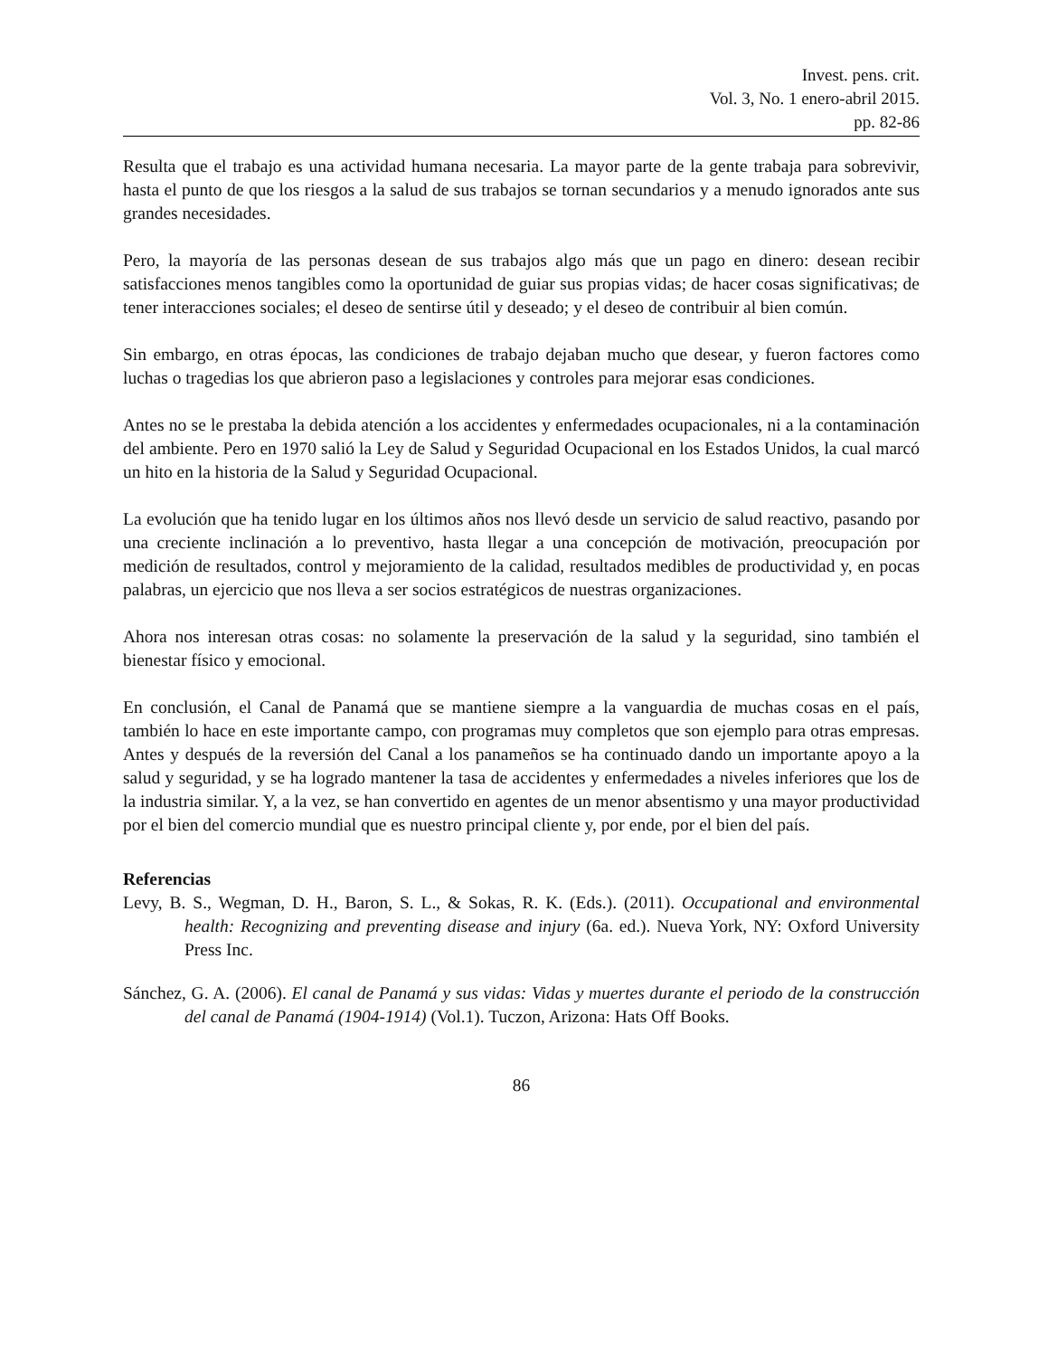Invest. pens. crit.
Vol. 3, No. 1 enero-abril 2015.
pp. 82-86
Resulta que el trabajo es una actividad humana necesaria. La mayor parte de la gente trabaja para sobrevivir, hasta el punto de que los riesgos a la salud de sus trabajos se tornan secundarios y a menudo ignorados ante sus grandes necesidades.
Pero, la mayoría de las personas desean de sus trabajos algo más que un pago en dinero: desean recibir satisfacciones menos tangibles como la oportunidad de guiar sus propias vidas; de hacer cosas significativas; de tener interacciones sociales; el deseo de sentirse útil y deseado; y el deseo de contribuir al bien común.
Sin embargo, en otras épocas, las condiciones de trabajo dejaban mucho que desear, y fueron factores como luchas o tragedias los que abrieron paso a legislaciones y controles para mejorar esas condiciones.
Antes no se le prestaba la debida atención a los accidentes y enfermedades ocupacionales, ni a la contaminación del ambiente. Pero en 1970 salió la Ley de Salud y Seguridad Ocupacional en los Estados Unidos, la cual marcó un hito en la historia de la Salud y Seguridad Ocupacional.
La evolución que ha tenido lugar en los últimos años nos llevó desde un servicio de salud reactivo, pasando por una creciente inclinación a lo preventivo, hasta llegar a una concepción de motivación, preocupación por medición de resultados, control y mejoramiento de la calidad, resultados medibles de productividad y, en pocas palabras, un ejercicio que nos lleva a ser socios estratégicos de nuestras organizaciones.
Ahora nos interesan otras cosas: no solamente la preservación de la salud y la seguridad, sino también el bienestar físico y emocional.
En conclusión, el Canal de Panamá que se mantiene siempre a la vanguardia de muchas cosas en el país, también lo hace en este importante campo, con programas muy completos que son ejemplo para otras empresas. Antes y después de la reversión del Canal a los panameños se ha continuado dando un importante apoyo a la salud y seguridad, y se ha logrado mantener la tasa de accidentes y enfermedades a niveles inferiores que los de la industria similar. Y, a la vez, se han convertido en agentes de un menor absentismo y una mayor productividad por el bien del comercio mundial que es nuestro principal cliente y, por ende, por el bien del país.
Referencias
Levy, B. S., Wegman, D. H., Baron, S. L., & Sokas, R. K. (Eds.). (2011). Occupational and environmental health: Recognizing and preventing disease and injury (6a. ed.). Nueva York, NY: Oxford University Press Inc.
Sánchez, G. A. (2006). El canal de Panamá y sus vidas: Vidas y muertes durante el periodo de la construcción del canal de Panamá (1904-1914) (Vol.1). Tuczon, Arizona: Hats Off Books.
86